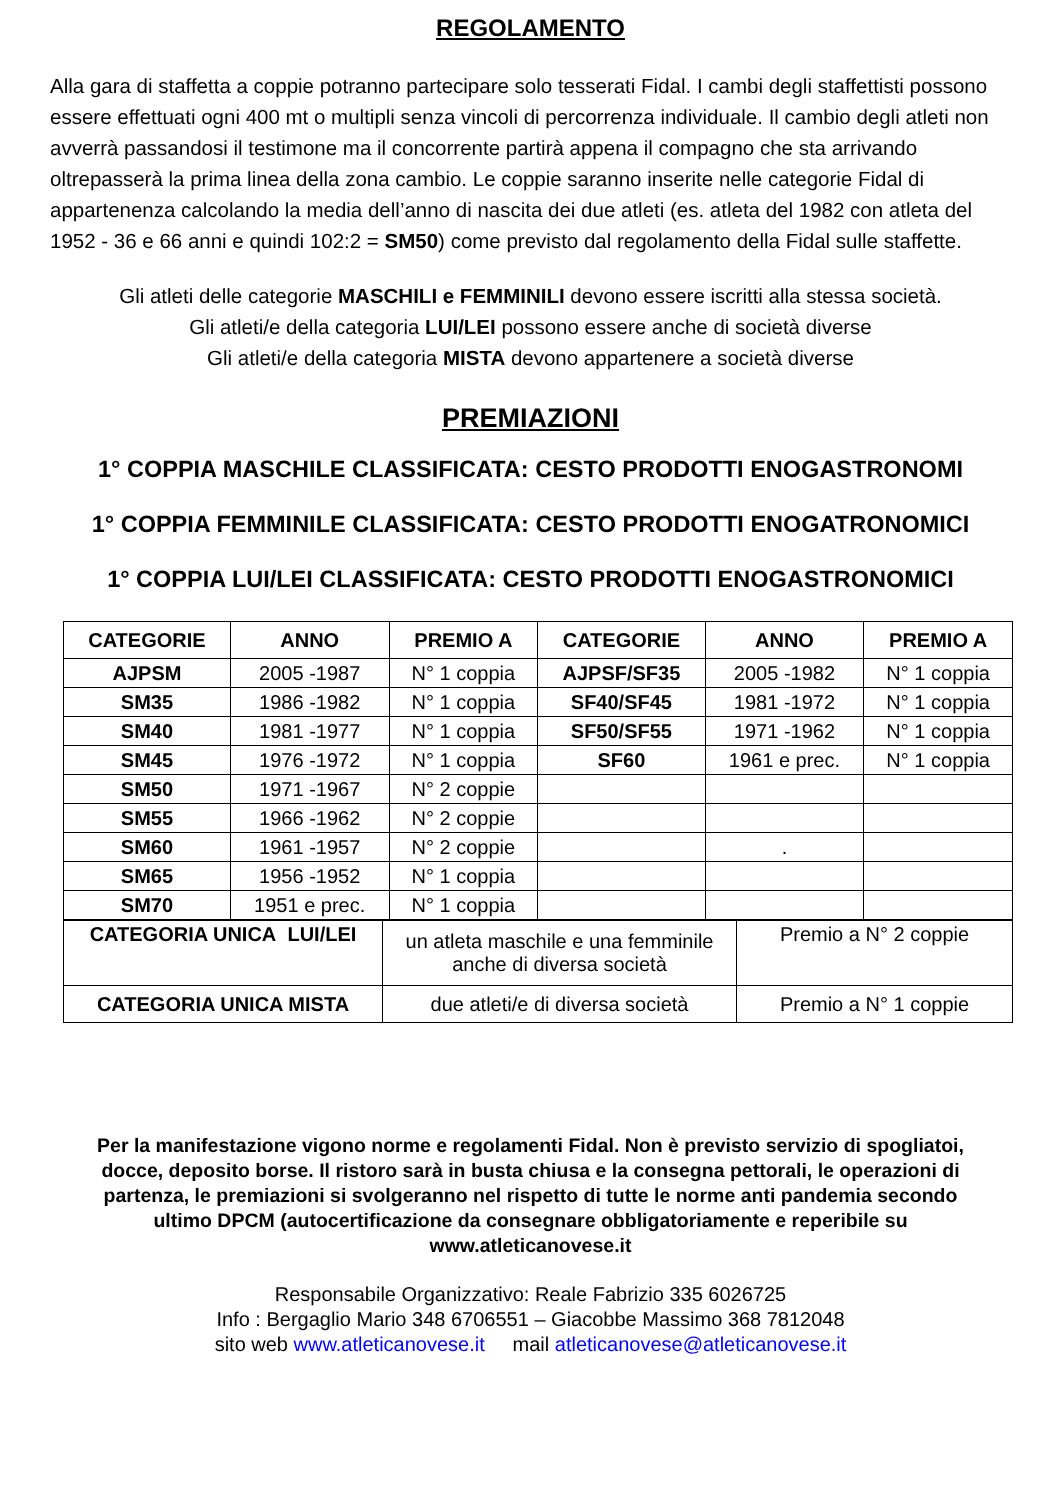REGOLAMENTO
Alla gara di staffetta a coppie potranno partecipare solo tesserati Fidal. I cambi degli staffettisti possono essere effettuati ogni 400 mt o multipli senza vincoli di percorrenza individuale. Il cambio degli atleti non avverrà passandosi il testimone ma il concorrente partirà appena il compagno che sta arrivando oltrepasserà la prima linea della zona cambio. Le coppie saranno inserite nelle categorie Fidal di appartenenza calcolando la media dell’anno di nascita dei due atleti (es. atleta del 1982 con atleta del 1952 - 36 e 66 anni e quindi 102:2 = SM50) come previsto dal regolamento della Fidal sulle staffette.
Gli atleti delle categorie MASCHILI e FEMMINILI devono essere iscritti alla stessa società.
Gli atleti/e della categoria LUI/LEI possono essere anche di società diverse
Gli atleti/e della categoria MISTA devono appartenere a società diverse
PREMIAZIONI
1° COPPIA MASCHILE CLASSIFICATA: CESTO PRODOTTI ENOGASTRONOMI
1° COPPIA FEMMINILE CLASSIFICATA: CESTO PRODOTTI ENOGATRONOMICI
1° COPPIA LUI/LEI CLASSIFICATA: CESTO PRODOTTI ENOGASTRONOMICI
| CATEGORIE | ANNO | PREMIO A | CATEGORIE | ANNO | PREMIO A |
| --- | --- | --- | --- | --- | --- |
| AJPSM | 2005 -1987 | N° 1 coppia | AJPSF/SF35 | 2005 -1982 | N° 1 coppia |
| SM35 | 1986 -1982 | N° 1 coppia | SF40/SF45 | 1981 -1972 | N° 1 coppia |
| SM40 | 1981 -1977 | N° 1 coppia | SF50/SF55 | 1971 -1962 | N° 1 coppia |
| SM45 | 1976 -1972 | N° 1 coppia | SF60 | 1961 e prec. | N° 1 coppia |
| SM50 | 1971 -1967 | N° 2 coppie | | | |
| SM55 | 1966 -1962 | N° 2 coppie | | | |
| SM60 | 1961 -1957 | N° 2 coppie | | . | |
| SM65 | 1956 -1952 | N° 1 coppia | | | |
| SM70 | 1951 e prec. | N° 1 coppia | | | |
| CATEGORIA UNICA LUI/LEI | un atleta maschile e una femminile anche di diversa società | Premio a N° 2 coppie |
| CATEGORIA UNICA MISTA | due atleti/e di diversa società | Premio a N° 1 coppie |
Per la manifestazione vigono norme e regolamenti Fidal. Non è previsto servizio di spogliatoi, docce, deposito borse. Il ristoro sarà in busta chiusa e la consegna pettorali, le operazioni di partenza, le premiazioni si svolgeranno nel rispetto di tutte le norme anti pandemia secondo ultimo DPCM (autocertificazione da consegnare obbligatoriamente e reperibile su www.atleticanovese.it
Responsabile Organizzativo: Reale Fabrizio 335 6026725
Info : Bergaglio Mario 348 6706551 – Giacobbe Massimo 368 7812048
sito web www.atleticanovese.it mail atleticanovese@atleticanovese.it